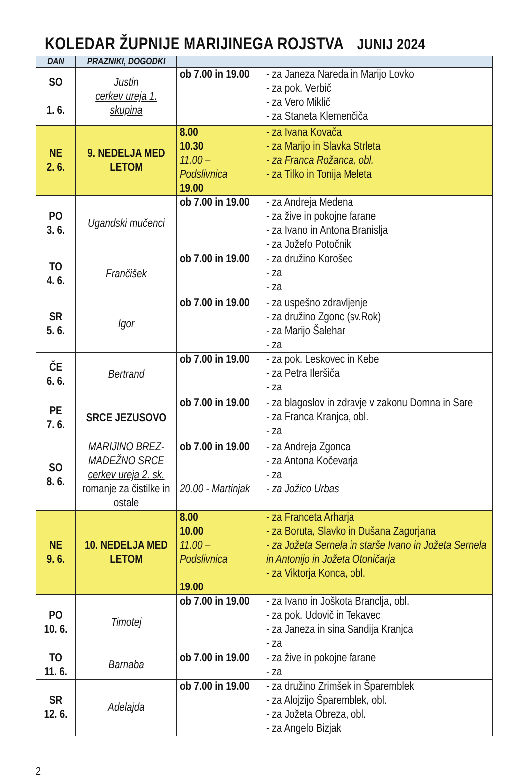KOLEDAR ŽUPNIJE MARIJINEGA ROJSTVA JUNIJ 2024
| DAN | PRAZNIKI, DOGODKI | | |
| --- | --- | --- | --- |
| SO 1. 6. | Justin cerkev ureja 1. skupina | ob 7.00 in 19.00 | - za Janeza Nareda in Marijo Lovko - za pok. Verbič - za Vero Miklič - za Staneta Klemenčiča |
| NE 2. 6. | 9. NEDELJA MED LETOM | 8.00 10.30 11.00 – Podslivnica 19.00 | - za Ivana Kovača - za Marijo in Slavka Strleta - za Franca Rožanca, obl. - za Tilko in Tonija Meleta |
| PO 3. 6. | Ugandski mučenci | ob 7.00 in 19.00 | - za Andreja Medena - za žive in pokojne farane - za Ivano in Antona Branislja - za Jožefo Potočnik |
| TO 4. 6. | Frančišek | ob 7.00 in 19.00 | - za družino Korošec - za - za |
| SR 5. 6. | Igor | ob 7.00 in 19.00 | - za uspešno zdravljenje - za družino Zgonc (sv.Rok) - za Marijo Šalehar - za |
| ČE 6. 6. | Bertrand | ob 7.00 in 19.00 | - za pok. Leskovec in Kebe - za Petra Ileršiča - za |
| PE 7. 6. | SRCE JEZUSOVO | ob 7.00 in 19.00 | - za blagoslov in zdravje v zakonu Domna in Sare - za Franca Kranjca, obl. - za |
| SO 8. 6. | MARIJINO BREZ-MADEŽNO SRCE cerkev ureja 2. sk. romanje za čistilke in ostale | ob 7.00 in 19.00 20.00 - Martinjak | - za Andreja Zgonca - za Antona Kočevarja - za - za Jožico Urbas |
| NE 9. 6. | 10. NEDELJA MED LETOM | 8.00 10.00 11.00 – Podslivnica 19.00 | - za Franceta Arharja - za Boruta, Slavko in Dušana Zagorjana - za Jožeta Sernela in starše Ivano in Jožeta Sernela in Antonijo in Jožeta Otoničarja - za Viktorja Konca, obl. |
| PO 10. 6. | Timotej | ob 7.00 in 19.00 | - za Ivano in Joškota Branclja, obl. - za pok. Udovič in Tekavec - za Janeza in sina Sandija Kranjca - za |
| TO 11. 6. | Barnaba | ob 7.00 in 19.00 | - za žive in pokojne farane - za |
| SR 12. 6. | Adelajda | ob 7.00 in 19.00 | - za družino Zrimšek in Šparemblek - za Alojzijo Šparemblek, obl. - za Jožeta Obreza, obl. - za Angelo Bizjak |
2